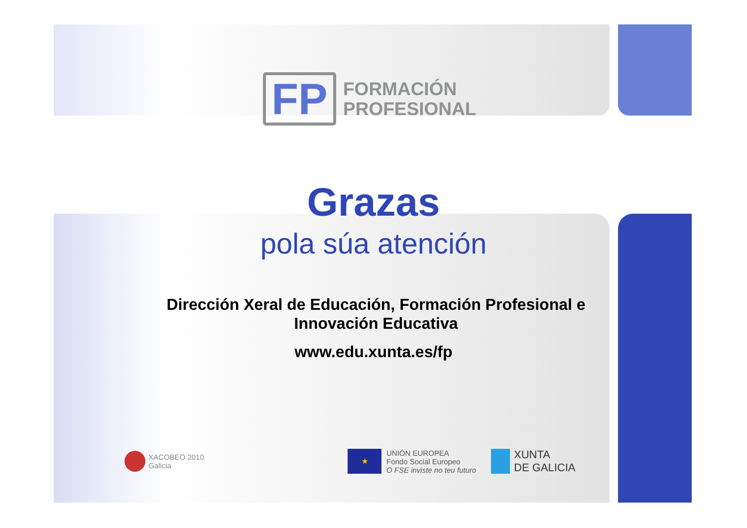FP
FORMACIÓN
PROFESIONAL
Grazas
pola súa atención
Dirección Xeral de Educación, Formación Profesional e
Innovación Educativa
www.edu.xunta.es/fp
XACOBEO 2010
Galicia
★
UNIÓN EUROPEA
Fondo Social Europeo
O FSE inviste no teu futuro
XUNTA
DE GALICIA